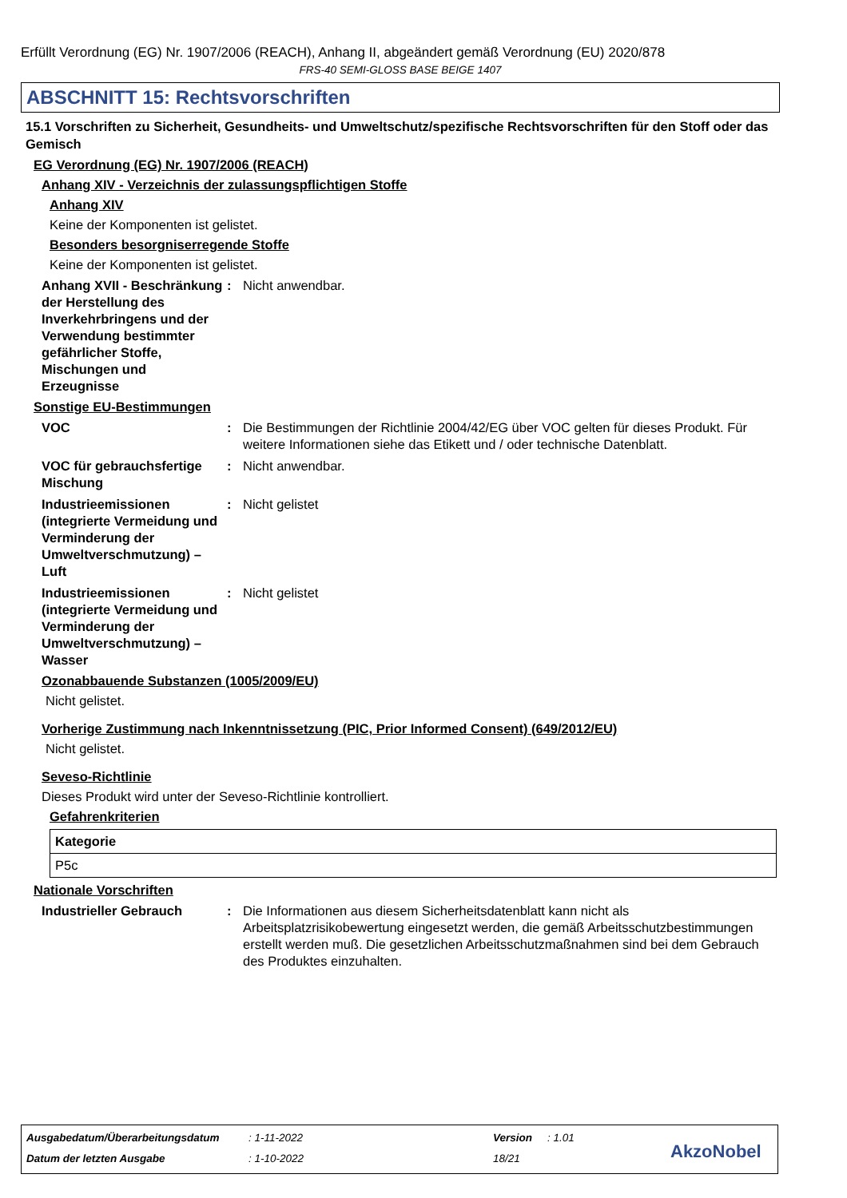Erfüllt Verordnung (EG) Nr. 1907/2006 (REACH), Anhang II, abgeändert gemäß Verordnung (EU) 2020/878
FRS-40 SEMI-GLOSS BASE BEIGE 1407
ABSCHNITT 15: Rechtsvorschriften
15.1 Vorschriften zu Sicherheit, Gesundheits- und Umweltschutz/spezifische Rechtsvorschriften für den Stoff oder das Gemisch
EG Verordnung (EG) Nr. 1907/2006 (REACH)
Anhang XIV - Verzeichnis der zulassungspflichtigen Stoffe
Anhang XIV
Keine der Komponenten ist gelistet.
Besonders besorgniserregende Stoffe
Keine der Komponenten ist gelistet.
Anhang XVII - Beschränkung der Herstellung des Inverkehrbringens und der Verwendung bestimmter gefährlicher Stoffe, Mischungen und Erzeugnisse
: Nicht anwendbar.
Sonstige EU-Bestimmungen
VOC : Die Bestimmungen der Richtlinie 2004/42/EG über VOC gelten für dieses Produkt. Für weitere Informationen siehe das Etikett und / oder technische Datenblatt.
VOC für gebrauchsfertige Mischung
: Nicht anwendbar.
Industrieemissionen (integrierte Vermeidung und Verminderung der Umweltverschmutzung) – Luft
: Nicht gelistet
Industrieemissionen (integrierte Vermeidung und Verminderung der Umweltverschmutzung) – Wasser
: Nicht gelistet
Ozonabbauende Substanzen (1005/2009/EU)
Nicht gelistet.
Vorherige Zustimmung nach Inkenntnissetzung (PIC, Prior Informed Consent) (649/2012/EU)
Nicht gelistet.
Seveso-Richtlinie
Dieses Produkt wird unter der Seveso-Richtlinie kontrolliert.
Gefahrenkriterien
| Kategorie |
| --- |
| P5c |
Nationale Vorschriften
Industrieller Gebrauch : Die Informationen aus diesem Sicherheitsdatenblatt kann nicht als Arbeitsplatzrisikobewertung eingesetzt werden, die gemäß Arbeitsschutzbestimmungen erstellt werden muß. Die gesetzlichen Arbeitsschutzmaßnahmen sind bei dem Gebrauch des Produktes einzuhalten.
Ausgabedatum/Überarbeitungsdatum
: 1-11-2022 Version : 1.01
Datum der letzten Ausgabe : 1-10-2022 18/21 AkzoNobel